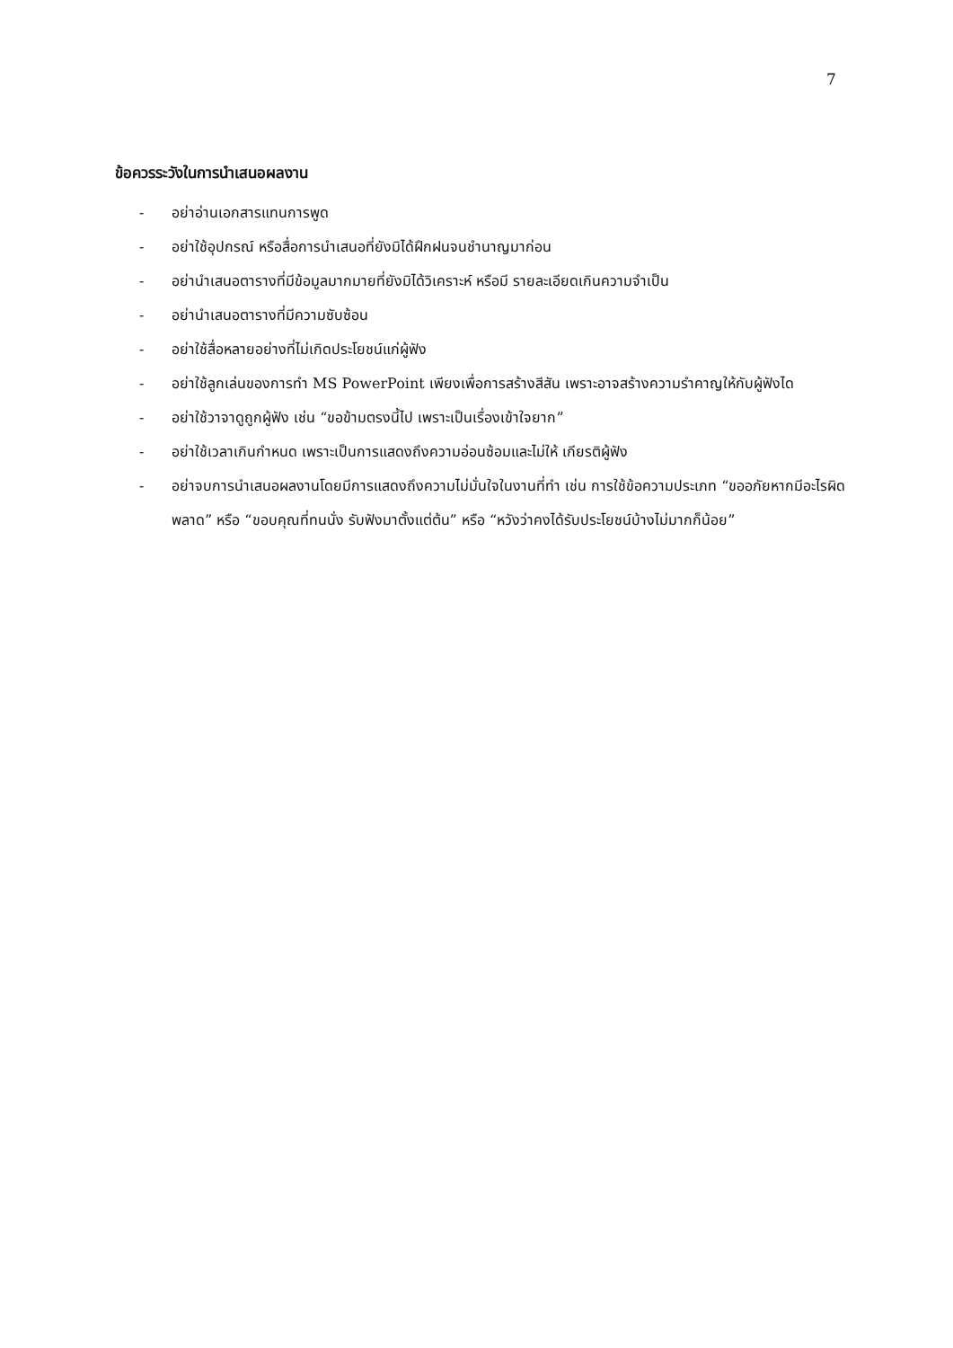7
ข้อควรระวังในการนำเสนอผลงาน
- อย่าอ่านเอกสารแทนการพูด
- อย่าใช้อุปกรณ์ หรือสื่อการนำเสนอที่ยังมิได้ฝึกฝนจนชำนาญมาก่อน
- อย่านำเสนอตารางที่มีข้อมูลมากมายที่ยังมิได้วิเคราะห์ หรือมี รายละเอียดเกินความจำเป็น
- อย่านำเสนอตารางที่มีความซับซ้อน
- อย่าใช้สื่อหลายอย่างที่ไม่เกิดประโยชน์แก่ผู้ฟัง
- อย่าใช้ลูกเล่นของการทำ MS PowerPoint เพียงเพื่อการสร้างสีสัน เพราะอาจสร้างความรำคาญให้กับผู้ฟังได
- อย่าใช้วาจาดูถูกผู้ฟัง เช่น “ขอข้ามตรงนี้ไป เพราะเป็นเรื่องเข้าใจยาก”
- อย่าใช้เวลาเกินกำหนด เพราะเป็นการแสดงถึงความอ่อนซ้อมและไม่ให้ เกียรติผู้ฟัง
- อย่าจบการนำเสนอผลงานโดยมีการแสดงถึงความไม่มั่นใจในงานที่ทำ เช่น การใช้ข้อความประเภท “ขออภัยหากมีอะไรผิดพลาด” หรือ “ขอบคุณที่ทนนั่ง รับฟังมาตั้งแต่ต้น” หรือ “หวังว่าคงได้รับประโยชน์บ้างไม่มากก็น้อย”